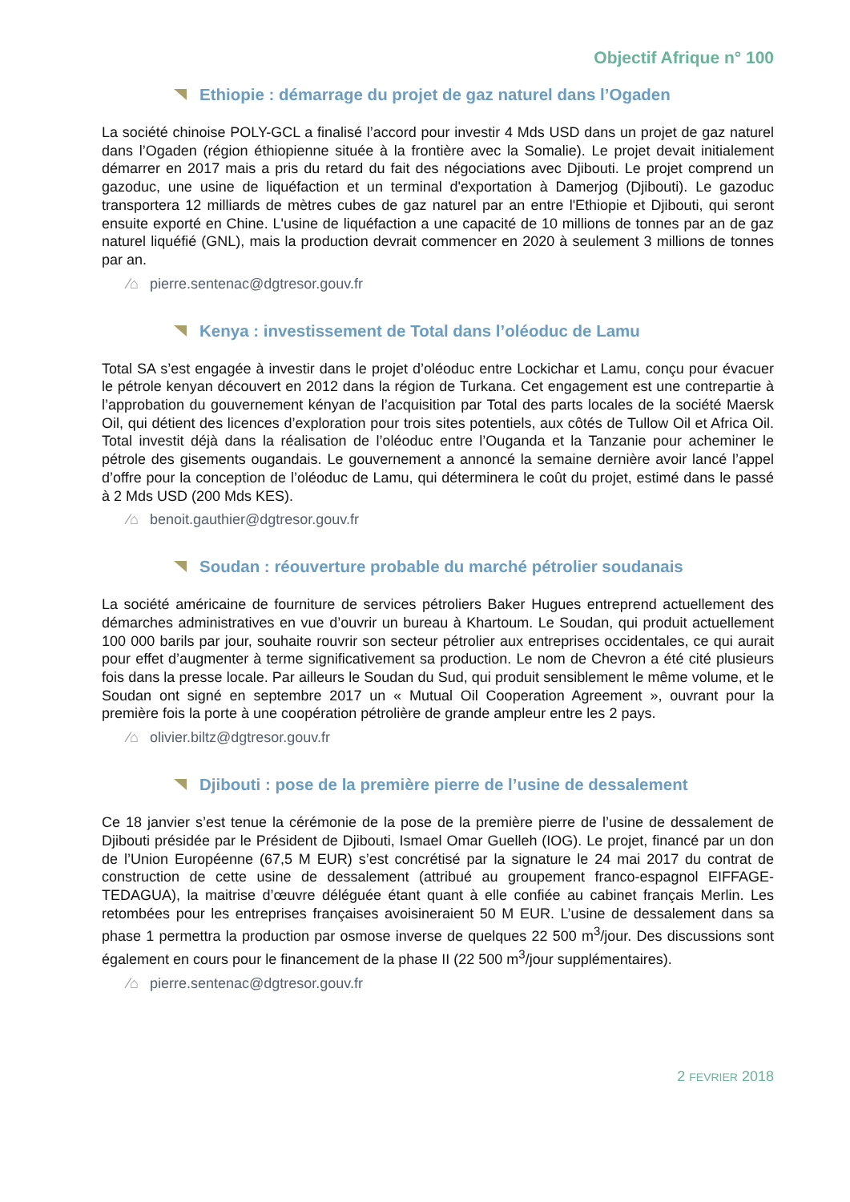Objectif Afrique n° 100
Ethiopie : démarrage du projet de gaz naturel dans l’Ogaden
La société chinoise POLY-GCL a finalisé l’accord pour investir 4 Mds USD dans un projet de gaz naturel dans l’Ogaden (région éthiopienne située à la frontière avec la Somalie). Le projet devait initialement démarrer en 2017 mais a pris du retard du fait des négociations avec Djibouti. Le projet comprend un gazoduc, une usine de liquéfaction et un terminal d'exportation à Damerjog (Djibouti). Le gazoduc transportera 12 milliards de mètres cubes de gaz naturel par an entre l'Ethiopie et Djibouti, qui seront ensuite exporté en Chine. L'usine de liquéfaction a une capacité de 10 millions de tonnes par an de gaz naturel liquéfié (GNL), mais la production devrait commencer en 2020 à seulement 3 millions de tonnes par an.
⁄⌂ pierre.sentenac@dgtresor.gouv.fr
Kenya : investissement de Total dans l’oléoduc de Lamu
Total SA s’est engagée à investir dans le projet d’oléoduc entre Lockichar et Lamu, conçu pour évacuer le pétrole kenyan découvert en 2012 dans la région de Turkana. Cet engagement est une contrepartie à l’approbation du gouvernement kényan de l’acquisition par Total des parts locales de la société Maersk Oil, qui détient des licences d’exploration pour trois sites potentiels, aux côtés de Tullow Oil et Africa Oil. Total investit déjà dans la réalisation de l’oléoduc entre l’Ouganda et la Tanzanie pour acheminer le pétrole des gisements ougandais. Le gouvernement a annoncé la semaine dernière avoir lancé l’appel d’offre pour la conception de l’oléoduc de Lamu, qui déterminera le coût du projet, estimé dans le passé à 2 Mds USD (200 Mds KES).
⁄⌂ benoit.gauthier@dgtresor.gouv.fr
Soudan : réouverture probable du marché pétrolier soudanais
La société américaine de fourniture de services pétroliers Baker Hugues entreprend actuellement des démarches administratives en vue d’ouvrir un bureau à Khartoum. Le Soudan, qui produit actuellement 100 000 barils par jour, souhaite rouvrir son secteur pétrolier aux entreprises occidentales, ce qui aurait pour effet d’augmenter à terme significativement sa production. Le nom de Chevron a été cité plusieurs fois dans la presse locale. Par ailleurs le Soudan du Sud, qui produit sensiblement le même volume, et le Soudan ont signé en septembre 2017 un « Mutual Oil Cooperation Agreement », ouvrant pour la première fois la porte à une coopération pétrolière de grande ampleur entre les 2 pays.
⁄⌂ olivier.biltz@dgtresor.gouv.fr
Djibouti : pose de la première pierre de l’usine de dessalement
Ce 18 janvier s’est tenue la cérémonie de la pose de la première pierre de l’usine de dessalement de Djibouti présidée par le Président de Djibouti, Ismael Omar Guelleh (IOG). Le projet, financé par un don de l’Union Européenne (67,5 M EUR) s’est concrétisé par la signature le 24 mai 2017 du contrat de construction de cette usine de dessalement (attribué au groupement franco-espagnol EIFFAGE-TEDAGUA), la maitrise d’œuvre déléguée étant quant à elle confiée au cabinet français Merlin. Les retombées pour les entreprises françaises avoisineraient 50 M EUR. L’usine de dessalement dans sa phase 1 permettra la production par osmose inverse de quelques 22 500 m<sup>3</sup>/jour. Des discussions sont également en cours pour le financement de la phase II (22 500 m<sup>3</sup>/jour supplémentaires).
⁄⌂ pierre.sentenac@dgtresor.gouv.fr
2 FEVRIER 2018